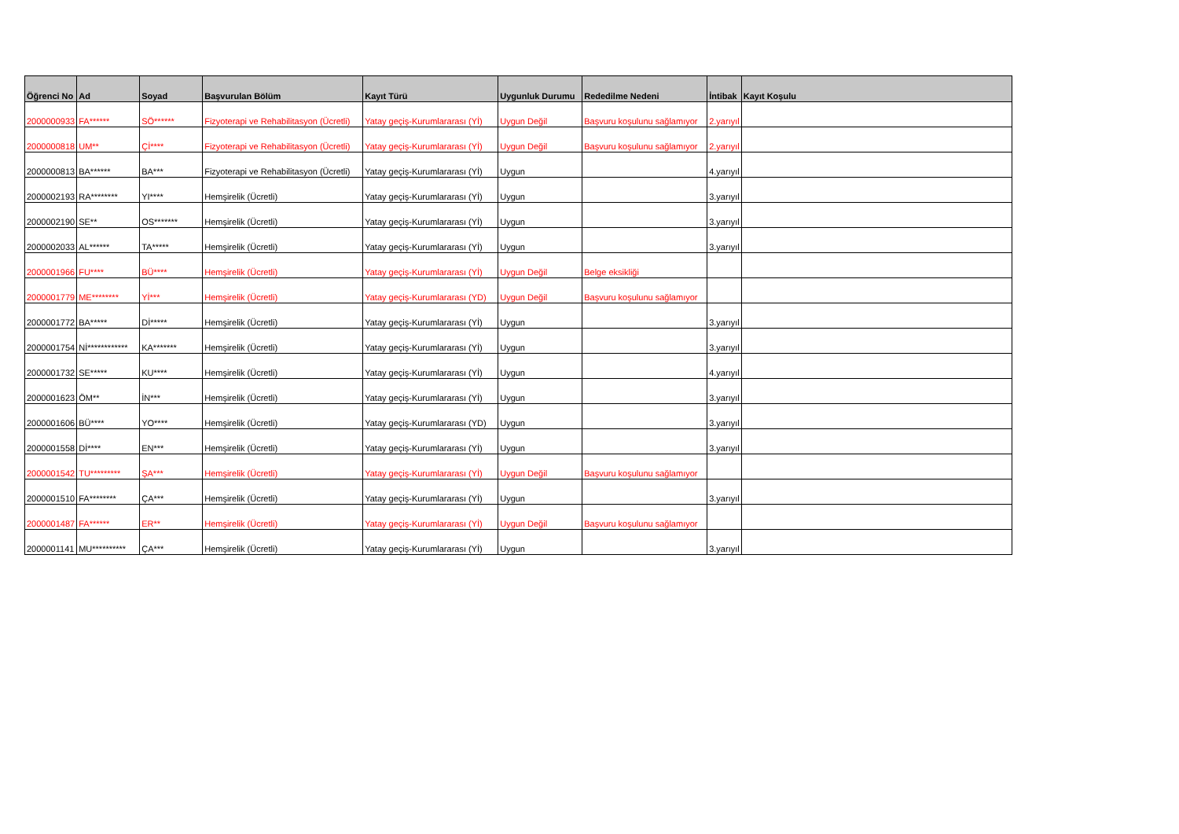| Öğrenci No | Ad | Soyad | Başvurulan Bölüm | Kayıt Türü | Uygunluk Durumu | Rededilme Nedeni | İntibak | Kayıt Koşulu |
| --- | --- | --- | --- | --- | --- | --- | --- | --- |
| 2000000933 | FA****** | SÖ****** | Fizyoterapi ve Rehabilitasyon (Ücretli) | Yatay geçiş-Kurumlararası (Yİ) | Uygun Değil | Başvuru koşulunu sağlamıyor | 2.yarıyıl | |
| 2000000818 | UM** | Çİ**** | Fizyoterapi ve Rehabilitasyon (Ücretli) | Yatay geçiş-Kurumlararası (Yİ) | Uygun Değil | Başvuru koşulunu sağlamıyor | 2.yarıyıl | |
| 2000000813 | BA****** | BA*** | Fizyoterapi ve Rehabilitasyon (Ücretli) | Yatay geçiş-Kurumlararası (Yİ) | Uygun | | 4.yarıyıl | |
| 2000002193 | RA******** | YI**** | Hemşirelik (Ücretli) | Yatay geçiş-Kurumlararası (Yİ) | Uygun | | 3.yarıyıl | |
| 2000002190 | SE** | OS******* | Hemşirelik (Ücretli) | Yatay geçiş-Kurumlararası (Yİ) | Uygun | | 3.yarıyıl | |
| 2000002033 | AL****** | TA***** | Hemşirelik (Ücretli) | Yatay geçiş-Kurumlararası (Yİ) | Uygun | | 3.yarıyıl | |
| 2000001966 | FU**** | BÜ**** | Hemşirelik (Ücretli) | Yatay geçiş-Kurumlararası (Yİ) | Uygun Değil | Belge eksikliği | | |
| 2000001779 | ME******** | Yİ*** | Hemşirelik (Ücretli) | Yatay geçiş-Kurumlararası (YD) | Uygun Değil | Başvuru koşulunu sağlamıyor | | |
| 2000001772 | BA***** | Dİ***** | Hemşirelik (Ücretli) | Yatay geçiş-Kurumlararası (Yİ) | Uygun | | 3.yarıyıl | |
| 2000001754 | Nİ************ | KA******* | Hemşirelik (Ücretli) | Yatay geçiş-Kurumlararası (Yİ) | Uygun | | 3.yarıyıl | |
| 2000001732 | SE***** | KU**** | Hemşirelik (Ücretli) | Yatay geçiş-Kurumlararası (Yİ) | Uygun | | 4.yarıyıl | |
| 2000001623 | ÖM** | İN*** | Hemşirelik (Ücretli) | Yatay geçiş-Kurumlararası (Yİ) | Uygun | | 3.yarıyıl | |
| 2000001606 | BÜ**** | YO**** | Hemşirelik (Ücretli) | Yatay geçiş-Kurumlararası (YD) | Uygun | | 3.yarıyıl | |
| 2000001558 | Dİ**** | EN*** | Hemşirelik (Ücretli) | Yatay geçiş-Kurumlararası (Yİ) | Uygun | | 3.yarıyıl | |
| 2000001542 | TU********* | ŞA*** | Hemşirelik (Ücretli) | Yatay geçiş-Kurumlararası (Yİ) | Uygun Değil | Başvuru koşulunu sağlamıyor | | |
| 2000001510 | FA******** | ÇA*** | Hemşirelik (Ücretli) | Yatay geçiş-Kurumlararası (Yİ) | Uygun | | 3.yarıyıl | |
| 2000001487 | FA****** | ER** | Hemşirelik (Ücretli) | Yatay geçiş-Kurumlararası (Yİ) | Uygun Değil | Başvuru koşulunu sağlamıyor | | |
| 2000001141 | MU********** | ÇA*** | Hemşirelik (Ücretli) | Yatay geçiş-Kurumlararası (Yİ) | Uygun | | 3.yarıyıl | |